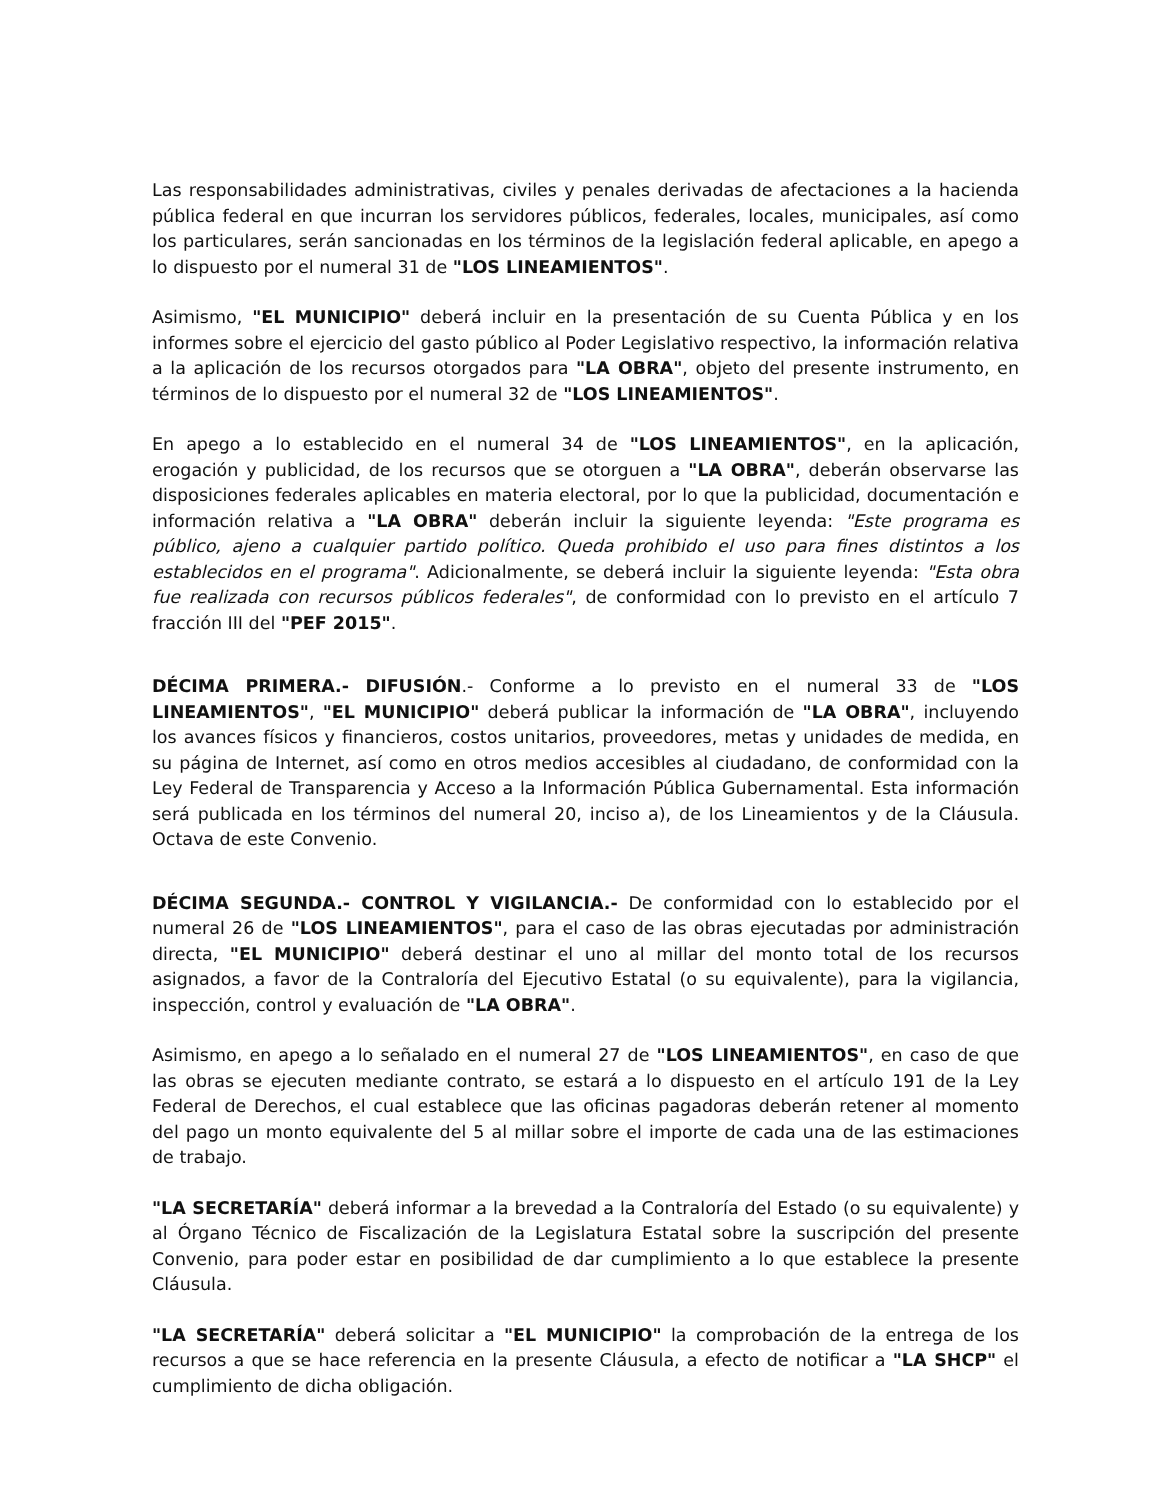Las responsabilidades administrativas, civiles y penales derivadas de afectaciones a la hacienda pública federal en que incurran los servidores públicos, federales, locales, municipales, así como los particulares, serán sancionadas en los términos de la legislación federal aplicable, en apego a lo dispuesto por el numeral 31 de "LOS LINEAMIENTOS".
Asimismo, "EL MUNICIPIO" deberá incluir en la presentación de su Cuenta Pública y en los informes sobre el ejercicio del gasto público al Poder Legislativo respectivo, la información relativa a la aplicación de los recursos otorgados para "LA OBRA", objeto del presente instrumento, en términos de lo dispuesto por el numeral 32 de "LOS LINEAMIENTOS".
En apego a lo establecido en el numeral 34 de "LOS LINEAMIENTOS", en la aplicación, erogación y publicidad, de los recursos que se otorguen a "LA OBRA", deberán observarse las disposiciones federales aplicables en materia electoral, por lo que la publicidad, documentación e información relativa a "LA OBRA" deberán incluir la siguiente leyenda: "Este programa es público, ajeno a cualquier partido político. Queda prohibido el uso para fines distintos a los establecidos en el programa". Adicionalmente, se deberá incluir la siguiente leyenda: "Esta obra fue realizada con recursos públicos federales", de conformidad con lo previsto en el artículo 7 fracción III del "PEF 2015".
DÉCIMA PRIMERA.- DIFUSIÓN.- Conforme a lo previsto en el numeral 33 de "LOS LINEAMIENTOS", "EL MUNICIPIO" deberá publicar la información de "LA OBRA", incluyendo los avances físicos y financieros, costos unitarios, proveedores, metas y unidades de medida, en su página de Internet, así como en otros medios accesibles al ciudadano, de conformidad con la Ley Federal de Transparencia y Acceso a la Información Pública Gubernamental. Esta información será publicada en los términos del numeral 20, inciso a), de los Lineamientos y de la Cláusula. Octava de este Convenio.
DÉCIMA SEGUNDA.- CONTROL Y VIGILANCIA.- De conformidad con lo establecido por el numeral 26 de "LOS LINEAMIENTOS", para el caso de las obras ejecutadas por administración directa, "EL MUNICIPIO" deberá destinar el uno al millar del monto total de los recursos asignados, a favor de la Contraloría del Ejecutivo Estatal (o su equivalente), para la vigilancia, inspección, control y evaluación de "LA OBRA".
Asimismo, en apego a lo señalado en el numeral 27 de "LOS LINEAMIENTOS", en caso de que las obras se ejecuten mediante contrato, se estará a lo dispuesto en el artículo 191 de la Ley Federal de Derechos, el cual establece que las oficinas pagadoras deberán retener al momento del pago un monto equivalente del 5 al millar sobre el importe de cada una de las estimaciones de trabajo.
"LA SECRETARÍA" deberá informar a la brevedad a la Contraloría del Estado (o su equivalente) y al Órgano Técnico de Fiscalización de la Legislatura Estatal sobre la suscripción del presente Convenio, para poder estar en posibilidad de dar cumplimiento a lo que establece la presente Cláusula.
"LA SECRETARÍA" deberá solicitar a "EL MUNICIPIO" la comprobación de la entrega de los recursos a que se hace referencia en la presente Cláusula, a efecto de notificar a "LA SHCP" el cumplimiento de dicha obligación.